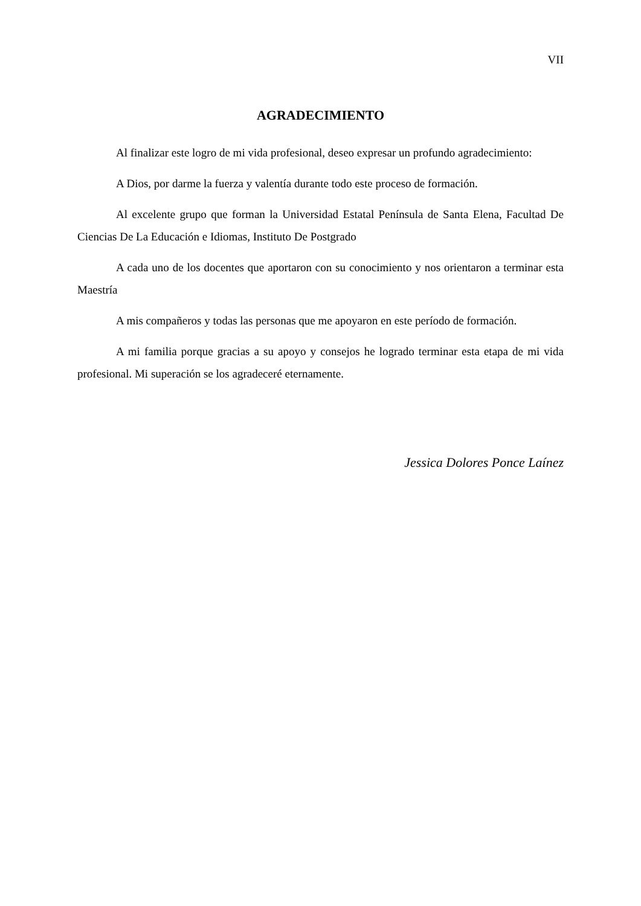VII
AGRADECIMIENTO
Al finalizar este logro de mi vida profesional, deseo expresar un profundo agradecimiento:
A Dios, por darme la fuerza y valentía durante todo este proceso de formación.
Al excelente grupo que forman la Universidad Estatal Península de Santa Elena, Facultad De Ciencias De La Educación e Idiomas, Instituto De Postgrado
A cada uno de los docentes que aportaron con su conocimiento y nos orientaron a terminar esta Maestría
A mis compañeros y todas las personas que me apoyaron en este período de formación.
A mi familia porque gracias a su apoyo y consejos he logrado terminar esta etapa de mi vida profesional. Mi superación se los agradeceré eternamente.
Jessica Dolores Ponce Laínez